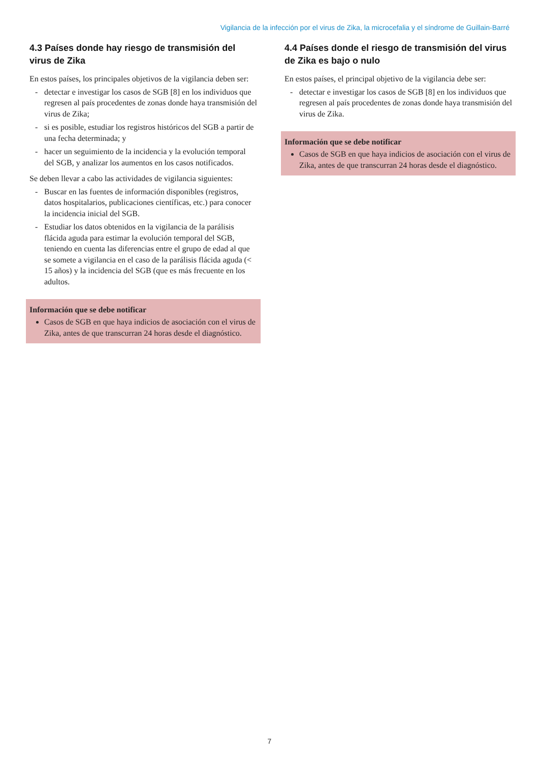Vigilancia de la infección por el virus de Zika, la microcefalia y el síndrome de Guillain-Barré
4.3 Países donde hay riesgo de transmisión del virus de Zika
En estos países, los principales objetivos de la vigilancia deben ser:
- detectar e investigar los casos de SGB [8] en los individuos que regresen al país procedentes de zonas donde haya transmisión del virus de Zika;
- si es posible, estudiar los registros históricos del SGB a partir de una fecha determinada; y
- hacer un seguimiento de la incidencia y la evolución temporal del SGB, y analizar los aumentos en los casos notificados.
Se deben llevar a cabo las actividades de vigilancia siguientes:
- Buscar en las fuentes de información disponibles (registros, datos hospitalarios, publicaciones científicas, etc.) para conocer la incidencia inicial del SGB.
- Estudiar los datos obtenidos en la vigilancia de la parálisis flácida aguda para estimar la evolución temporal del SGB, teniendo en cuenta las diferencias entre el grupo de edad al que se somete a vigilancia en el caso de la parálisis flácida aguda (< 15 años) y la incidencia del SGB (que es más frecuente en los adultos.
Información que se debe notificar
Casos de SGB en que haya indicios de asociación con el virus de Zika, antes de que transcurran 24 horas desde el diagnóstico.
4.4 Países donde el riesgo de transmisión del virus de Zika es bajo o nulo
En estos países, el principal objetivo de la vigilancia debe ser:
- detectar e investigar los casos de SGB [8] en los individuos que regresen al país procedentes de zonas donde haya transmisión del virus de Zika.
Información que se debe notificar
Casos de SGB en que haya indicios de asociación con el virus de Zika, antes de que transcurran 24 horas desde el diagnóstico.
7